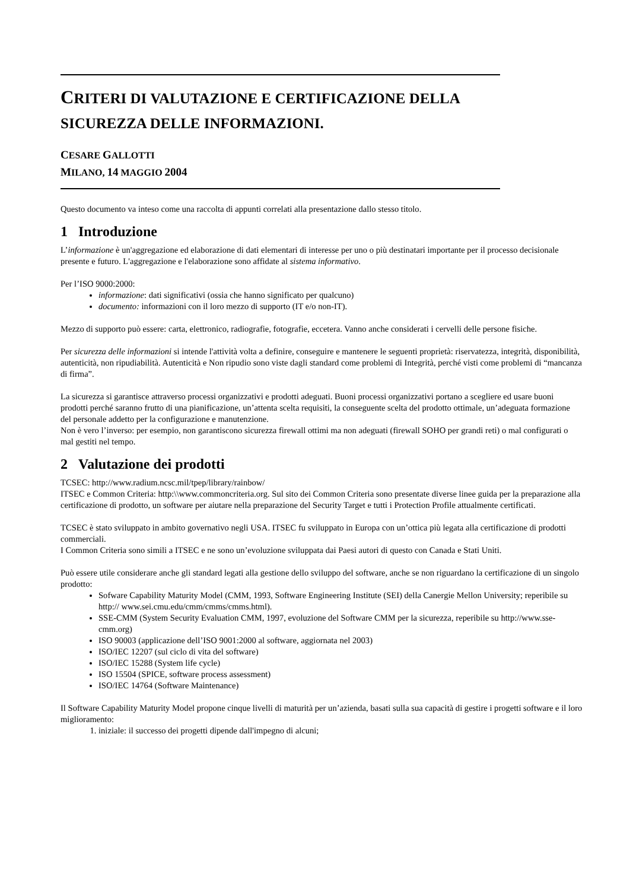CRITERI DI VALUTAZIONE E CERTIFICAZIONE DELLA
SICUREZZA DELLE INFORMAZIONI.
CESARE GALLOTTI
MILANO, 14 MAGGIO 2004
Questo documento va inteso come una raccolta di appunti correlati alla presentazione dallo stesso titolo.
1 Introduzione
L’informazione è un'aggregazione ed elaborazione di dati elementari di interesse per uno o più destinatari importante per il processo decisionale presente e futuro. L'aggregazione e l'elaborazione sono affidate al sistema informativo.
Per l’ISO 9000:2000:
informazione: dati significativi (ossia che hanno significato per qualcuno)
documento: informazioni con il loro mezzo di supporto (IT e/o non-IT).
Mezzo di supporto può essere: carta, elettronico, radiografie, fotografie, eccetera. Vanno anche considerati i cervelli delle persone fisiche.
Per sicurezza delle informazioni si intende l'attività volta a definire, conseguire e mantenere le seguenti proprietà: riservatezza, integrità, disponibilità, autenticità, non ripudiabilità. Autenticità e Non ripudio sono viste dagli standard come problemi di Integrità, perché visti come problemi di “mancanza di firma”.
La sicurezza si garantisce attraverso processi organizzativi e prodotti adeguati. Buoni processi organizzativi portano a scegliere ed usare buoni prodotti perché saranno frutto di una pianificazione, un’attenta scelta requisiti, la conseguente scelta del prodotto ottimale, un’adeguata formazione del personale addetto per la configurazione e manutenzione.
Non è vero l’inverso: per esempio, non garantiscono sicurezza firewall ottimi ma non adeguati (firewall SOHO per grandi reti) o mal configurati o mal gestiti nel tempo.
2 Valutazione dei prodotti
TCSEC: http://www.radium.ncsc.mil/tpep/library/rainbow/
ITSEC e Common Criteria: http:\\www.commoncriteria.org. Sul sito dei Common Criteria sono presentate diverse linee guida per la preparazione alla certificazione di prodotto, un software per aiutare nella preparazione del Security Target e tutti i Protection Profile attualmente certificati.
TCSEC è stato sviluppato in ambito governativo negli USA. ITSEC fu sviluppato in Europa con un’ottica più legata alla certificazione di prodotti commerciali.
I Common Criteria sono simili a ITSEC e ne sono un’evoluzione sviluppata dai Paesi autori di questo con Canada e Stati Uniti.
Può essere utile considerare anche gli standard legati alla gestione dello sviluppo del software, anche se non riguardano la certificazione di un singolo prodotto:
Sofware Capability Maturity Model (CMM, 1993, Software Engineering Institute (SEI) della Canergie Mellon University; reperibile su http:// www.sei.cmu.edu/cmm/cmms/cmms.html).
SSE-CMM (System Security Evaluation CMM, 1997, evoluzione del Software CMM per la sicurezza, reperibile su http://www.sse-cmm.org)
ISO 90003 (applicazione dell’ISO 9001:2000 al software, aggiornata nel 2003)
ISO/IEC 12207 (sul ciclo di vita del software)
ISO/IEC 15288 (System life cycle)
ISO 15504 (SPICE, software process assessment)
ISO/IEC 14764 (Software Maintenance)
Il Software Capability Maturity Model propone cinque livelli di maturità per un’azienda, basati sulla sua capacità di gestire i progetti software e il loro miglioramento:
1. iniziale: il successo dei progetti dipende dall'impegno di alcuni;